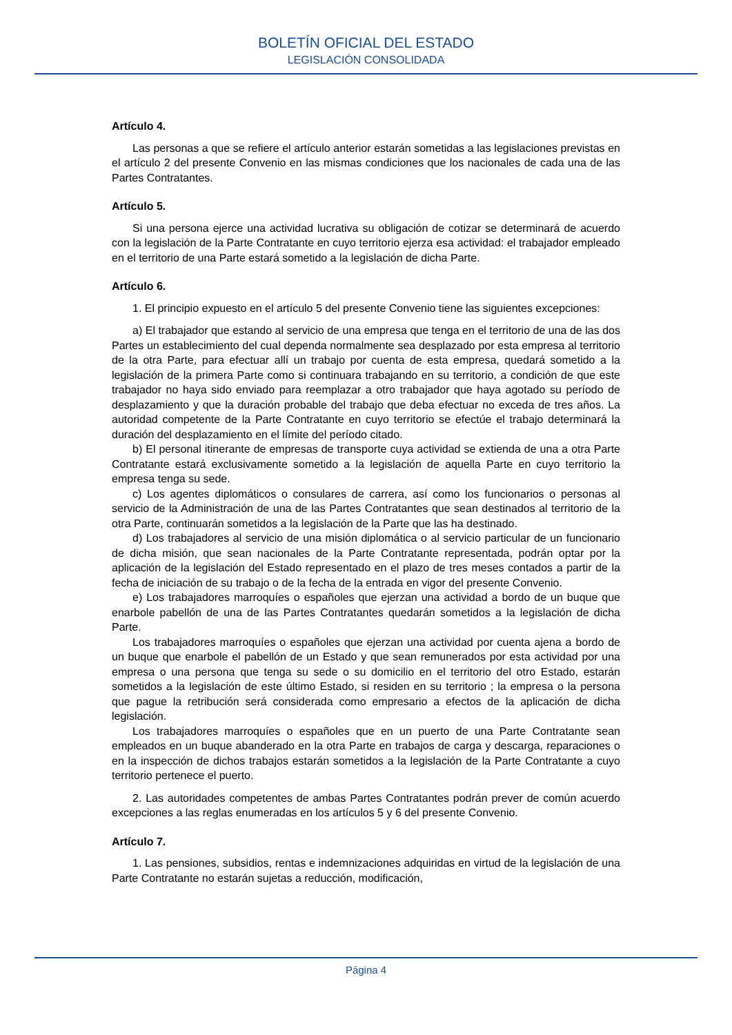BOLETÍN OFICIAL DEL ESTADO
LEGISLACIÓN CONSOLIDADA
Artículo 4.
Las personas a que se refiere el artículo anterior estarán sometidas a las legislaciones previstas en el artículo 2 del presente Convenio en las mismas condiciones que los nacionales de cada una de las Partes Contratantes.
Artículo 5.
Si una persona ejerce una actividad lucrativa su obligación de cotizar se determinará de acuerdo con la legislación de la Parte Contratante en cuyo territorio ejerza esa actividad: el trabajador empleado en el territorio de una Parte estará sometido a la legislación de dicha Parte.
Artículo 6.
1. El principio expuesto en el artículo 5 del presente Convenio tiene las siguientes excepciones:
a) El trabajador que estando al servicio de una empresa que tenga en el territorio de una de las dos Partes un establecimiento del cual dependa normalmente sea desplazado por esta empresa al territorio de la otra Parte, para efectuar allí un trabajo por cuenta de esta empresa, quedará sometido a la legislación de la primera Parte como si continuara trabajando en su territorio, a condición de que este trabajador no haya sido enviado para reemplazar a otro trabajador que haya agotado su período de desplazamiento y que la duración probable del trabajo que deba efectuar no exceda de tres años. La autoridad competente de la Parte Contratante en cuyo territorio se efectúe el trabajo determinará la duración del desplazamiento en el límite del período citado.
b) El personal itinerante de empresas de transporte cuya actividad se extienda de una a otra Parte Contratante estará exclusivamente sometido a la legislación de aquella Parte en cuyo territorio la empresa tenga su sede.
c) Los agentes diplomáticos o consulares de carrera, así como los funcionarios o personas al servicio de la Administración de una de las Partes Contratantes que sean destinados al territorio de la otra Parte, continuarán sometidos a la legislación de la Parte que las ha destinado.
d) Los trabajadores al servicio de una misión diplomática o al servicio particular de un funcionario de dicha misión, que sean nacionales de la Parte Contratante representada, podrán optar por la aplicación de la legislación del Estado representado en el plazo de tres meses contados a partir de la fecha de iniciación de su trabajo o de la fecha de la entrada en vigor del presente Convenio.
e) Los trabajadores marroquíes o españoles que ejerzan una actividad a bordo de un buque que enarbole pabellón de una de las Partes Contratantes quedarán sometidos a la legislación de dicha Parte.
Los trabajadores marroquíes o españoles que ejerzan una actividad por cuenta ajena a bordo de un buque que enarbole el pabellón de un Estado y que sean remunerados por esta actividad por una empresa o una persona que tenga su sede o su domicilio en el territorio del otro Estado, estarán sometidos a la legislación de este último Estado, si residen en su territorio ; la empresa o la persona que pague la retribución será considerada como empresario a efectos de la aplicación de dicha legislación.
Los trabajadores marroquíes o españoles que en un puerto de una Parte Contratante sean empleados en un buque abanderado en la otra Parte en trabajos de carga y descarga, reparaciones o en la inspección de dichos trabajos estarán sometidos a la legislación de la Parte Contratante a cuyo territorio pertenece el puerto.
2. Las autoridades competentes de ambas Partes Contratantes podrán prever de común acuerdo excepciones a las reglas enumeradas en los artículos 5 y 6 del presente Convenio.
Artículo 7.
1. Las pensiones, subsidios, rentas e indemnizaciones adquiridas en virtud de la legislación de una Parte Contratante no estarán sujetas a reducción, modificación,
Página 4